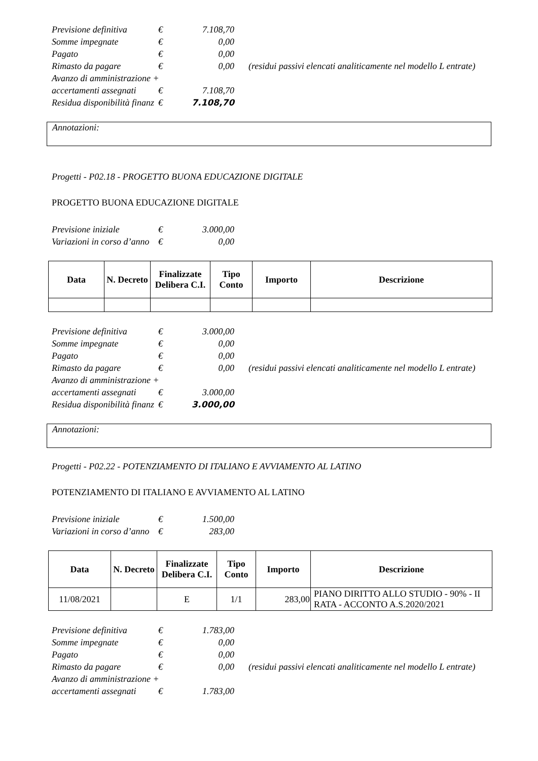| Previsione definitiva | € | 7.108,70 | |
| Somme impegnate | € | 0,00 | |
| Pagato | € | 0,00 | |
| Rimasto da pagare | € | 0,00 | (residui passivi elencati analiticamente nel modello L entrate) |
| Avanzo di amministrazione + | | | |
| accertamenti assegnati | € | 7.108,70 | |
| Residua disponibilità finanz | € | 7.108,70 | |
Annotazioni:
Progetti - P02.18 - PROGETTO BUONA EDUCAZIONE DIGITALE
PROGETTO BUONA EDUCAZIONE DIGITALE
| Previsione iniziale | € | 3.000,00 |
| Variazioni in corso d’anno | € | 0,00 |
| Data | N. Decreto | Finalizzate Delibera C.I. | Tipo Conto | Importo | Descrizione |
| --- | --- | --- | --- | --- | --- |
| Previsione definitiva | € | 3.000,00 | |
| Somme impegnate | € | 0,00 | |
| Pagato | € | 0,00 | |
| Rimasto da pagare | € | 0,00 | (residui passivi elencati analiticamente nel modello L entrate) |
| Avanzo di amministrazione + | | | |
| accertamenti assegnati | € | 3.000,00 | |
| Residua disponibilità finanz | € | 3.000,00 | |
Annotazioni:
Progetti - P02.22 - POTENZIAMENTO DI ITALIANO E AVVIAMENTO AL LATINO
POTENZIAMENTO DI ITALIANO E AVVIAMENTO AL LATINO
| Previsione iniziale | € | 1.500,00 |
| Variazioni in corso d’anno | € | 283,00 |
| Data | N. Decreto | Finalizzate Delibera C.I. | Tipo Conto | Importo | Descrizione |
| --- | --- | --- | --- | --- | --- |
| 11/08/2021 | | E | 1/1 | 283,00 | PIANO DIRITTO ALLO STUDIO - 90% - II RATA - ACCONTO A.S.2020/2021 |
| Previsione definitiva | € | 1.783,00 | |
| Somme impegnate | € | 0,00 | |
| Pagato | € | 0,00 | |
| Rimasto da pagare | € | 0,00 | (residui passivi elencati analiticamente nel modello L entrate) |
| Avanzo di amministrazione + | | | |
| accertamenti assegnati | € | 1.783,00 | |